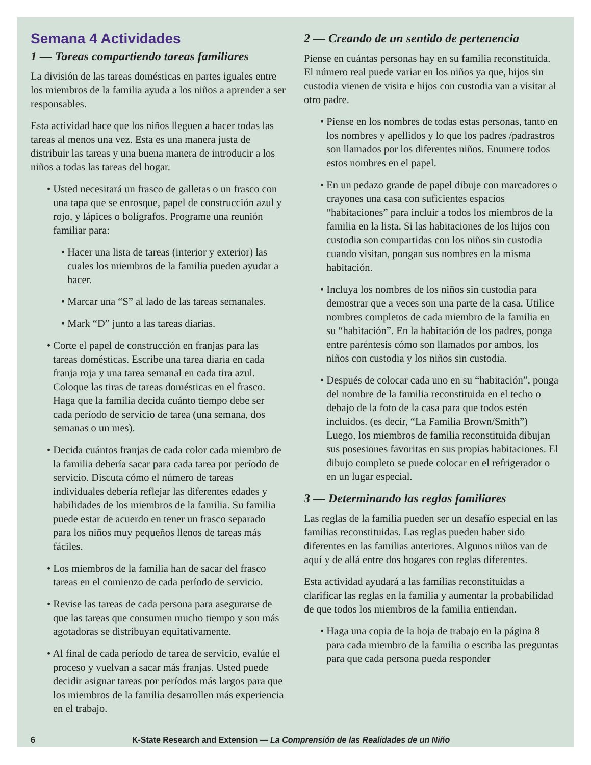Semana 4 Actividades
1 — Tareas compartiendo tareas familiares
La división de las tareas domésticas en partes iguales entre los miembros de la familia ayuda a los niños a aprender a ser responsables.
Esta actividad hace que los niños lleguen a hacer todas las tareas al menos una vez. Esta es una manera justa de distribuir las tareas y una buena manera de introducir a los niños a todas las tareas del hogar.
Usted necesitará un frasco de galletas o un frasco con una tapa que se enrosque, papel de construcción azul y rojo, y lápices o bolígrafos. Programe una reunión familiar para:
Hacer una lista de tareas (interior y exterior) las cuales los miembros de la familia pueden ayudar a hacer.
Marcar una “S” al lado de las tareas semanales.
Mark “D” junto a las tareas diarias.
Corte el papel de construcción en franjas para las tareas domésticas. Escribe una tarea diaria en cada franja roja y una tarea semanal en cada tira azul. Coloque las tiras de tareas domésticas en el frasco. Haga que la familia decida cuánto tiempo debe ser cada período de servicio de tarea (una semana, dos semanas o un mes).
Decida cuántos franjas de cada color cada miembro de la familia debería sacar para cada tarea por período de servicio. Discuta cómo el número de tareas individuales debería reflejar las diferentes edades y habilidades de los miembros de la familia. Su familia puede estar de acuerdo en tener un frasco separado para los niños muy pequeños llenos de tareas más fáciles.
Los miembros de la familia han de sacar del frasco tareas en el comienzo de cada período de servicio.
Revise las tareas de cada persona para asegurarse de que las tareas que consumen mucho tiempo y son más agotadoras se distribuyan equitativamente.
Al final de cada período de tarea de servicio, evalúe el proceso y vuelvan a sacar más franjas. Usted puede decidir asignar tareas por períodos más largos para que los miembros de la familia desarrollen más experiencia en el trabajo.
2 — Creando de un sentido de pertenencia
Piense en cuántas personas hay en su familia reconstituida. El número real puede variar en los niños ya que, hijos sin custodia vienen de visita e hijos con custodia van a visitar al otro padre.
Piense en los nombres de todas estas personas, tanto en los nombres y apellidos y lo que los padres /padrastros son llamados por los diferentes niños. Enumere todos estos nombres en el papel.
En un pedazo grande de papel dibuje con marcadores o crayones una casa con suficientes espacios “habitaciones” para incluir a todos los miembros de la familia en la lista. Si las habitaciones de los hijos con custodia son compartidas con los niños sin custodia cuando visitan, pongan sus nombres en la misma habitación.
Incluya los nombres de los niños sin custodia para demostrar que a veces son una parte de la casa. Utilice nombres completos de cada miembro de la familia en su “habitación”. En la habitación de los padres, ponga entre paréntesis cómo son llamados por ambos, los niños con custodia y los niños sin custodia.
Después de colocar cada uno en su “habitación”, ponga del nombre de la familia reconstituida en el techo o debajo de la foto de la casa para que todos estén incluidos. (es decir, “La Familia Brown/Smith”) Luego, los miembros de familia reconstituida dibujan sus posesiones favoritas en sus propias habitaciones. El dibujo completo se puede colocar en el refrigerador o en un lugar especial.
3 — Determinando las reglas familiares
Las reglas de la familia pueden ser un desafío especial en las familias reconstituidas. Las reglas pueden haber sido diferentes en las familias anteriores. Algunos niños van de aquí y de allá entre dos hogares con reglas diferentes.
Esta actividad ayudará a las familias reconstituidas a clarificar las reglas en la familia y aumentar la probabilidad de que todos los miembros de la familia entiendan.
Haga una copia de la hoja de trabajo en la página 8 para cada miembro de la familia o escriba las preguntas para que cada persona pueda responder
6 K-State Research and Extension — La Comprensión de las Realidades de un Niño